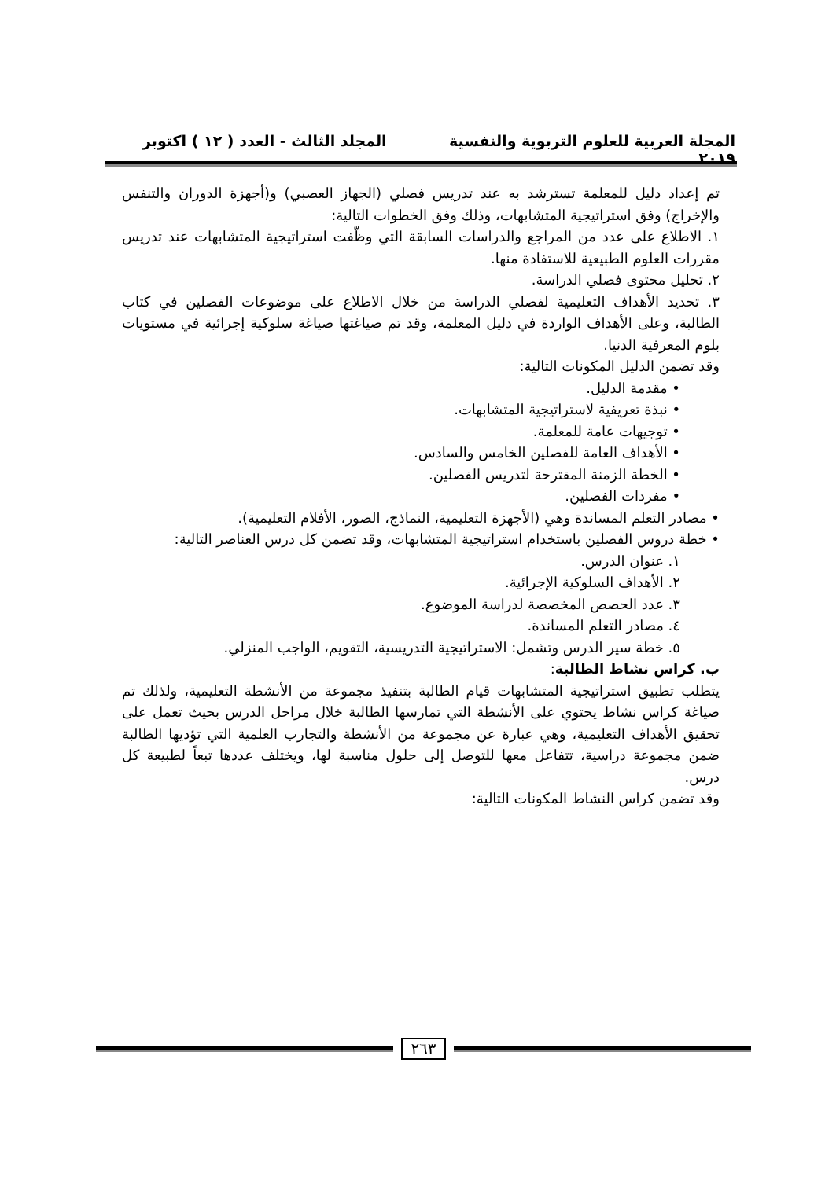المجلة العربية للعلوم التربوية والنفسية المجلد الثالث - العدد ( ١٢ ) اكتوبر ٢٠١٩
تم إعداد دليل للمعلمة تسترشد به عند تدريس فصلي (الجهاز العصبي) و(أجهزة الدوران والتنفس والإخراج) وفق استراتيجية المتشابهات، وذلك وفق الخطوات التالية:
١. الاطلاع على عدد من المراجع والدراسات السابقة التي وظّفت استراتيجية المتشابهات عند تدريس مقررات العلوم الطبيعية للاستفادة منها.
٢. تحليل محتوى فصلي الدراسة.
٣. تحديد الأهداف التعليمية لفصلي الدراسة من خلال الاطلاع على موضوعات الفصلين في كتاب الطالبة، وعلى الأهداف الواردة في دليل المعلمة، وقد تم صياغتها صياغة سلوكية إجرائية في مستويات بلوم المعرفية الدنيا.
وقد تضمن الدليل المكونات التالية:
• مقدمة الدليل.
• نبذة تعريفية لاستراتيجية المتشابهات.
• توجيهات عامة للمعلمة.
• الأهداف العامة للفصلين الخامس والسادس.
• الخطة الزمنة المقترحة لتدريس الفصلين.
• مفردات الفصلين.
• مصادر التعلم المساندة وهي (الأجهزة التعليمية، النماذج، الصور، الأفلام التعليمية).
• خطة دروس الفصلين باستخدام استراتيجية المتشابهات، وقد تضمن كل درس العناصر التالية:
١. عنوان الدرس.
٢. الأهداف السلوكية الإجرائية.
٣. عدد الحصص المخصصة لدراسة الموضوع.
٤. مصادر التعلم المساندة.
٥. خطة سير الدرس وتشمل: الاستراتيجية التدريسية، التقويم، الواجب المنزلي.
ب. كراس نشاط الطالبة:
يتطلب تطبيق استراتيجية المتشابهات قيام الطالبة بتنفيذ مجموعة من الأنشطة التعليمية، ولذلك تم صياغة كراس نشاط يحتوي على الأنشطة التي تمارسها الطالبة خلال مراحل الدرس بحيث تعمل على تحقيق الأهداف التعليمية، وهي عبارة عن مجموعة من الأنشطة والتجارب العلمية التي تؤديها الطالبة ضمن مجموعة دراسية، تتفاعل معها للتوصل إلى حلول مناسبة لها، ويختلف عددها تبعاً لطبيعة كل درس.
وقد تضمن كراس النشاط المكونات التالية:
٢٦٣